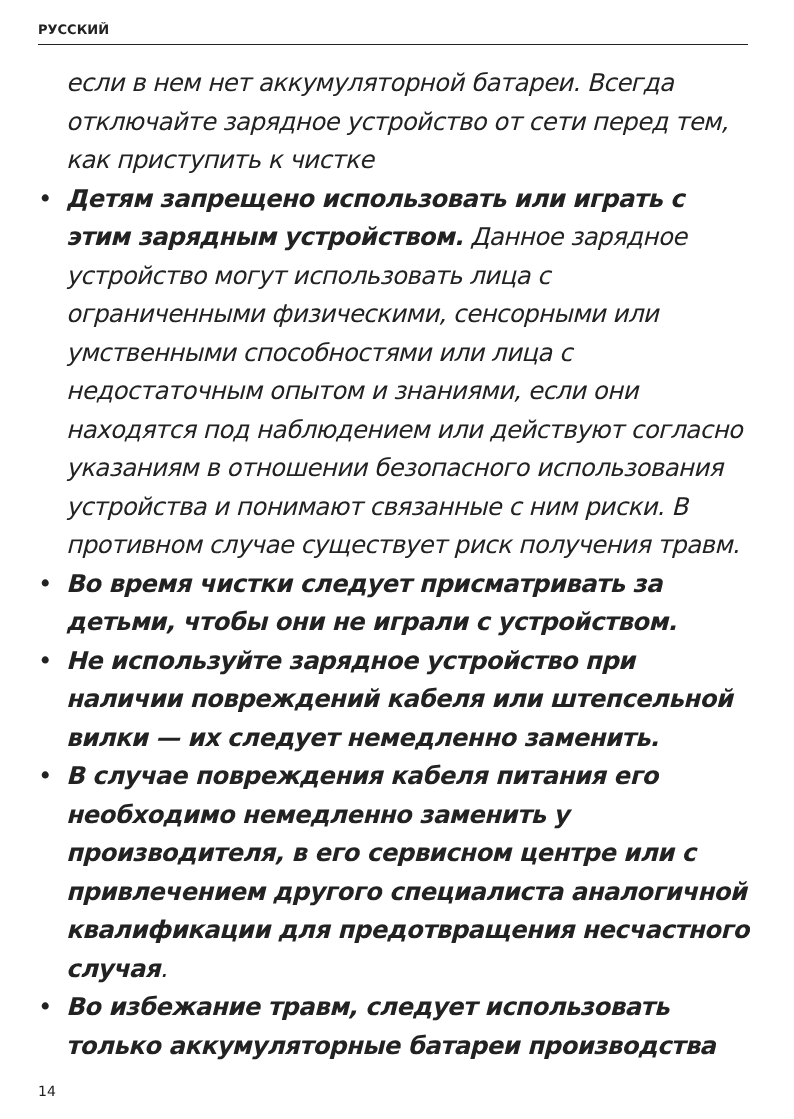РУССКИЙ
если в нем нет аккумуляторной батареи. Всегда отключайте зарядное устройство от сети перед тем, как приступить к чистке
• Детям запрещено использовать или играть с этим зарядным устройством. Данное зарядное устройство могут использовать лица с ограниченными физическими, сенсорными или умственными способностями или лица с недостаточным опытом и знаниями, если они находятся под наблюдением или действуют согласно указаниям в отношении безопасного использования устройства и понимают связанные с ним риски. В противном случае существует риск получения травм.
• Во время чистки следует присматривать за детьми, чтобы они не играли с устройством.
• Не используйте зарядное устройство при наличии повреждений кабеля или штепсельной вилки — их следует немедленно заменить.
• В случае повреждения кабеля питания его необходимо немедленно заменить у производителя, в его сервисном центре или с привлечением другого специалиста аналогичной квалификации для предотвращения несчастного случая.
• Во избежание травм, следует использовать только аккумуляторные батареи производства
14